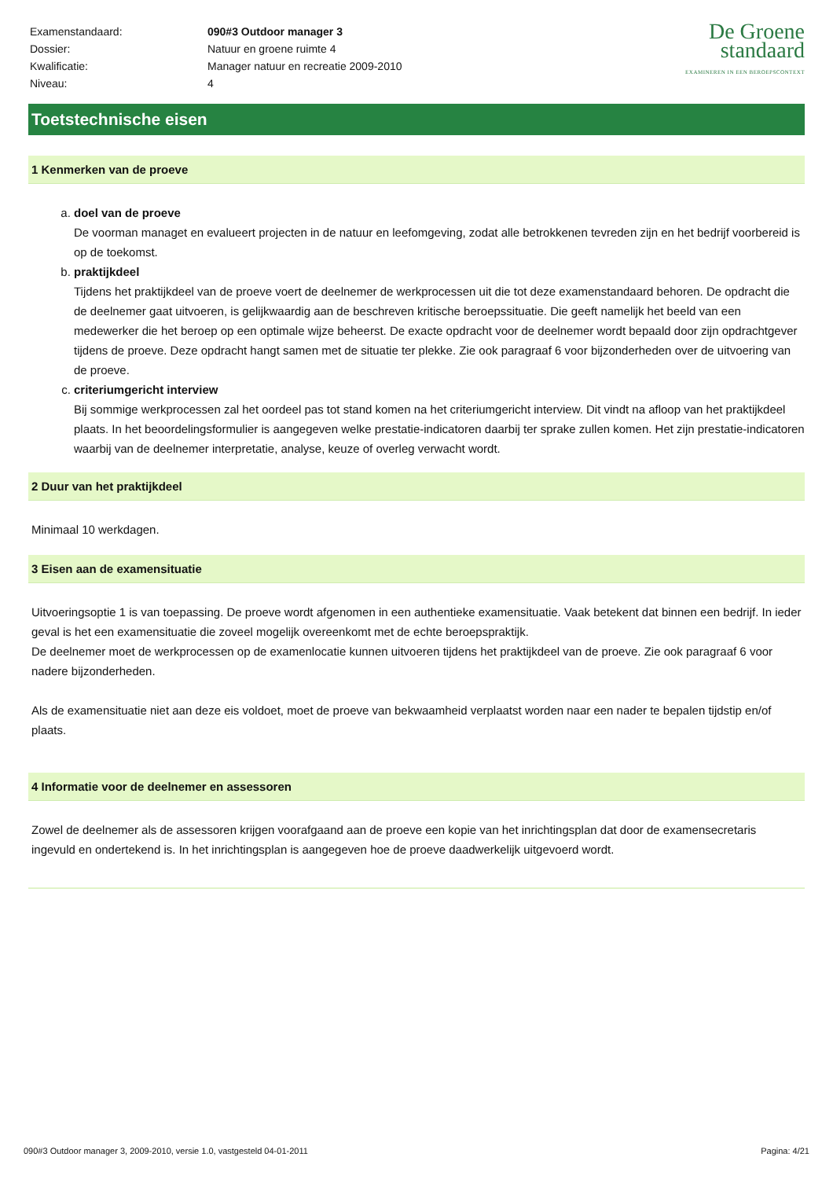| Examenstandaard: | 090#3 Outdoor manager 3 |
| Dossier: | Natuur en groene ruimte 4 |
| Kwalificatie: | Manager natuur en recreatie 2009-2010 |
| Niveau: | 4 |
De Groene
standaard
EXAMINEREN IN EEN BEROEPSCONTEXT
Toetstechnische eisen
1 Kenmerken van de proeve
a. doel van de proeve
De voorman managet en evalueert projecten in de natuur en leefomgeving, zodat alle betrokkenen tevreden zijn en het bedrijf voorbereid is op de toekomst.
b. praktijkdeel
Tijdens het praktijkdeel van de proeve voert de deelnemer de werkprocessen uit die tot deze examenstandaard behoren. De opdracht die de deelnemer gaat uitvoeren, is gelijkwaardig aan de beschreven kritische beroepssituatie. Die geeft namelijk het beeld van een medewerker die het beroep op een optimale wijze beheerst. De exacte opdracht voor de deelnemer wordt bepaald door zijn opdrachtgever tijdens de proeve. Deze opdracht hangt samen met de situatie ter plekke. Zie ook paragraaf 6 voor bijzonderheden over de uitvoering van de proeve.
c. criteriumgericht interview
Bij sommige werkprocessen zal het oordeel pas tot stand komen na het criteriumgericht interview. Dit vindt na afloop van het praktijkdeel plaats. In het beoordelingsformulier is aangegeven welke prestatie-indicatoren daarbij ter sprake zullen komen. Het zijn prestatie-indicatoren waarbij van de deelnemer interpretatie, analyse, keuze of overleg verwacht wordt.
2 Duur van het praktijkdeel
Minimaal 10 werkdagen.
3 Eisen aan de examensituatie
Uitvoeringsoptie 1 is van toepassing. De proeve wordt afgenomen in een authentieke examensituatie. Vaak betekent dat binnen een bedrijf. In ieder geval is het een examensituatie die zoveel mogelijk overeenkomt met de echte beroepspraktijk.
De deelnemer moet de werkprocessen op de examenlocatie kunnen uitvoeren tijdens het praktijkdeel van de proeve. Zie ook paragraaf 6 voor nadere bijzonderheden.
Als de examensituatie niet aan deze eis voldoet, moet de proeve van bekwaamheid verplaatst worden naar een nader te bepalen tijdstip en/of plaats.
4 Informatie voor de deelnemer en assessoren
Zowel de deelnemer als de assessoren krijgen voorafgaand aan de proeve een kopie van het inrichtingsplan dat door de examensecretaris ingevuld en ondertekend is. In het inrichtingsplan is aangegeven hoe de proeve daadwerkelijk uitgevoerd wordt.
090#3 Outdoor manager 3, 2009-2010, versie 1.0, vastgesteld 04-01-2011 Pagina: 4/21